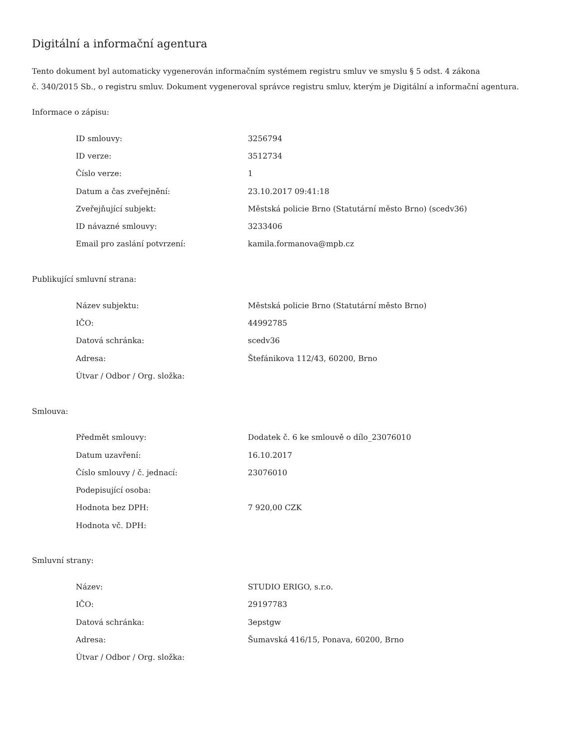Digitální a informační agentura
Tento dokument byl automaticky vygenerován informačním systémem registru smluv ve smyslu § 5 odst. 4 zákona
č. 340/2015 Sb., o registru smluv. Dokument vygeneroval správce registru smluv, kterým je Digitální a informační agentura.
Informace o zápisu:
| ID smlouvy: | 3256794 |
| ID verze: | 3512734 |
| Číslo verze: | 1 |
| Datum a čas zveřejnění: | 23.10.2017 09:41:18 |
| Zveřejňující subjekt: | Městská policie Brno (Statutární město Brno) (scedv36) |
| ID návazné smlouvy: | 3233406 |
| Email pro zaslání potvrzení: | kamila.formanova@mpb.cz |
Publikující smluvní strana:
| Název subjektu: | Městská policie Brno (Statutární město Brno) |
| IČO: | 44992785 |
| Datová schránka: | scedv36 |
| Adresa: | Štefánikova 112/43, 60200, Brno |
| Útvar / Odbor / Org. složka: | |
Smlouva:
| Předmět smlouvy: | Dodatek č. 6 ke smlouvě o dílo_23076010 |
| Datum uzavření: | 16.10.2017 |
| Číslo smlouvy / č. jednací: | 23076010 |
| Podepisující osoba: | |
| Hodnota bez DPH: | 7 920,00 CZK |
| Hodnota vč. DPH: | |
Smluvní strany:
| Název: | STUDIO ERIGO, s.r.o. |
| IČO: | 29197783 |
| Datová schránka: | 3epstgw |
| Adresa: | Šumavská 416/15, Ponava, 60200, Brno |
| Útvar / Odbor / Org. složka: | |